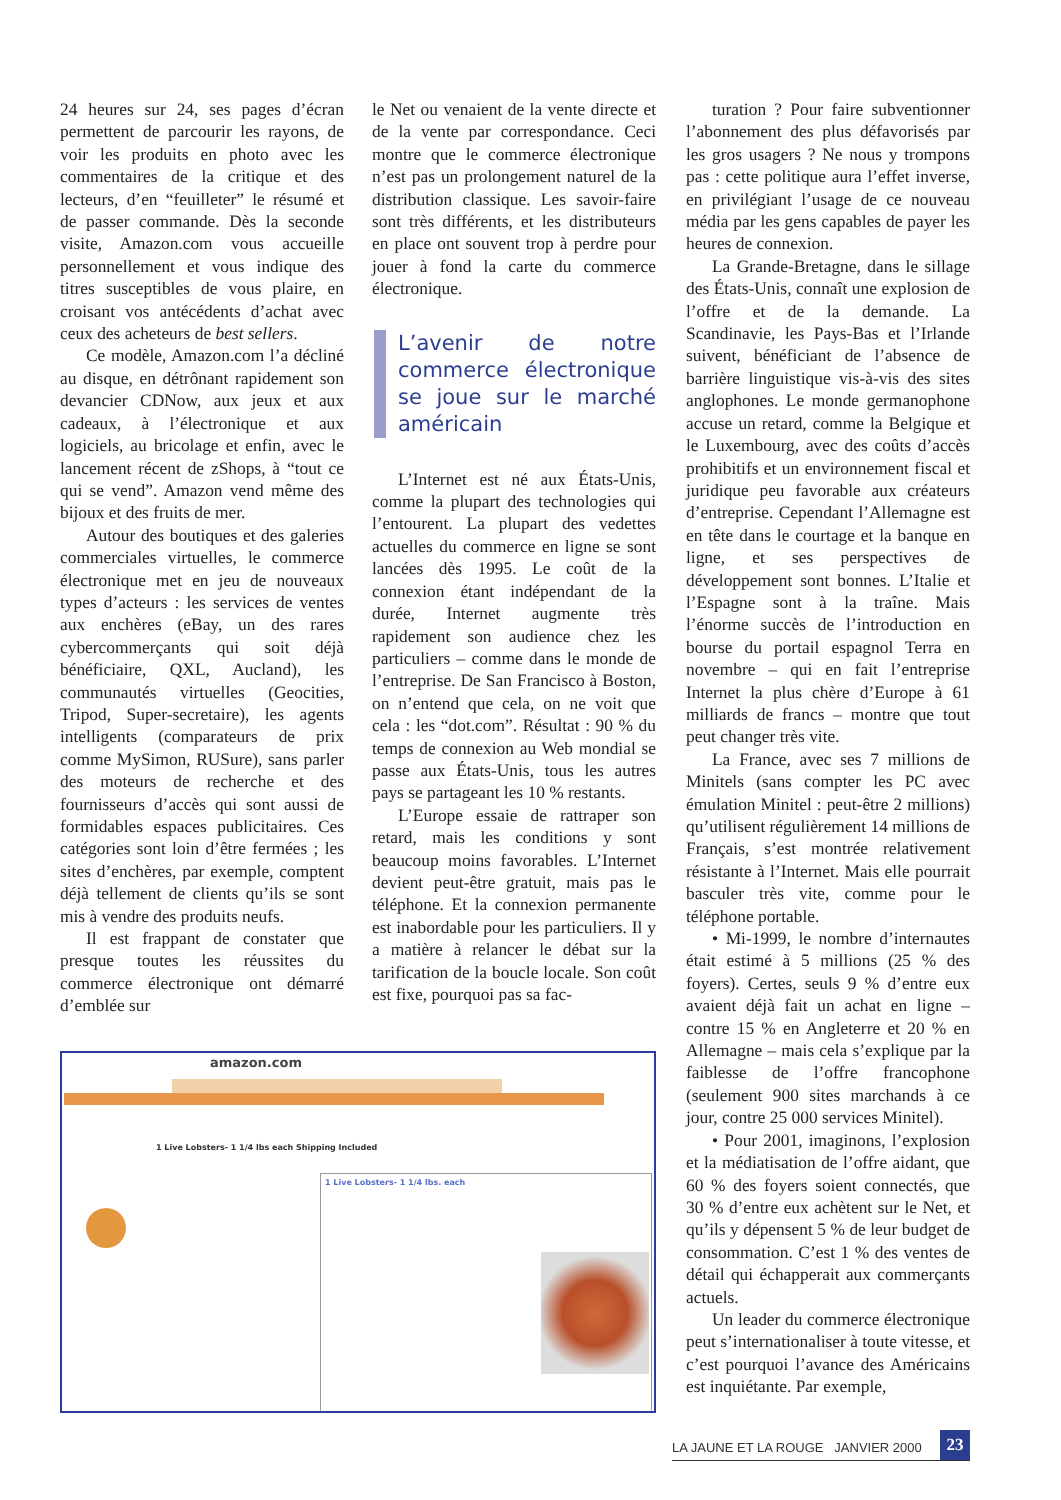24 heures sur 24, ses pages d’écran permettent de parcourir les rayons, de voir les produits en photo avec les commentaires de la critique et des lecteurs, d’en “feuilleter” le résumé et de passer commande. Dès la seconde visite, Amazon.com vous accueille personnellement et vous indique des titres susceptibles de vous plaire, en croisant vos antécédents d’achat avec ceux des acheteurs de best sellers.
Ce modèle, Amazon.com l’a décliné au disque, en détrônant rapidement son devancier CDNow, aux jeux et aux cadeaux, à l’électronique et aux logiciels, au bricolage et enfin, avec le lancement récent de zShops, à “tout ce qui se vend”. Amazon vend même des bijoux et des fruits de mer.
Autour des boutiques et des galeries commerciales virtuelles, le commerce électronique met en jeu de nouveaux types d’acteurs : les services de ventes aux enchères (eBay, un des rares cybercommerçants qui soit déjà bénéficiaire, QXL, Aucland), les communautés virtuelles (Geocities, Tripod, Super-secretaire), les agents intelligents (comparateurs de prix comme MySimon, RUSure), sans parler des moteurs de recherche et des fournisseurs d’accès qui sont aussi de formidables espaces publicitaires. Ces catégories sont loin d’être fermées ; les sites d’enchères, par exemple, comptent déjà tellement de clients qu’ils se sont mis à vendre des produits neufs.
Il est frappant de constater que presque toutes les réussites du commerce électronique ont démarré d’emblée sur
le Net ou venaient de la vente directe et de la vente par correspondance. Ceci montre que le commerce électronique n’est pas un prolongement naturel de la distribution classique. Les savoir-faire sont très différents, et les distributeurs en place ont souvent trop à perdre pour jouer à fond la carte du commerce électronique.
L’avenir de notre commerce électronique se joue sur le marché américain
L’Internet est né aux États-Unis, comme la plupart des technologies qui l’entourent. La plupart des vedettes actuelles du commerce en ligne se sont lancées dès 1995. Le coût de la connexion étant indépendant de la durée, Internet augmente très rapidement son audience chez les particuliers – comme dans le monde de l’entreprise. De San Francisco à Boston, on n’entend que cela, on ne voit que cela : les “dot.com”. Résultat : 90 % du temps de connexion au Web mondial se passe aux États-Unis, tous les autres pays se partageant les 10 % restants.
L’Europe essaie de rattraper son retard, mais les conditions y sont beaucoup moins favorables. L’Internet devient peut-être gratuit, mais pas le téléphone. Et la connexion permanente est inabordable pour les particuliers. Il y a matière à relancer le débat sur la tarification de la boucle locale. Son coût est fixe, pourquoi pas sa fac-
amazon.com
1 Live Lobsters- 1 1/4 lbs each Shipping Included
1 Live Lobsters- 1 1/4 lbs. each
turation ? Pour faire subventionner l’abonnement des plus défavorisés par les gros usagers ? Ne nous y trompons pas : cette politique aura l’effet inverse, en privilégiant l’usage de ce nouveau média par les gens capables de payer les heures de connexion.
La Grande-Bretagne, dans le sillage des États-Unis, connaît une explosion de l’offre et de la demande. La Scandinavie, les Pays-Bas et l’Irlande suivent, bénéficiant de l’absence de barrière linguistique vis-à-vis des sites anglophones. Le monde germanophone accuse un retard, comme la Belgique et le Luxembourg, avec des coûts d’accès prohibitifs et un environnement fiscal et juridique peu favorable aux créateurs d’entreprise. Cependant l’Allemagne est en tête dans le courtage et la banque en ligne, et ses perspectives de développement sont bonnes. L’Italie et l’Espagne sont à la traîne. Mais l’énorme succès de l’introduction en bourse du portail espagnol Terra en novembre – qui en fait l’entreprise Internet la plus chère d’Europe à 61 milliards de francs – montre que tout peut changer très vite.
La France, avec ses 7 millions de Minitels (sans compter les PC avec émulation Minitel : peut-être 2 millions) qu’utilisent régulièrement 14 millions de Français, s’est montrée relativement résistante à l’Internet. Mais elle pourrait basculer très vite, comme pour le téléphone portable.
• Mi-1999, le nombre d’internautes était estimé à 5 millions (25 % des foyers). Certes, seuls 9 % d’entre eux avaient déjà fait un achat en ligne – contre 15 % en Angleterre et 20 % en Allemagne – mais cela s’explique par la faiblesse de l’offre francophone (seulement 900 sites marchands à ce jour, contre 25 000 services Minitel).
• Pour 2001, imaginons, l’explosion et la médiatisation de l’offre aidant, que 60 % des foyers soient connectés, que 30 % d’entre eux achètent sur le Net, et qu’ils y dépensent 5 % de leur budget de consommation. C’est 1 % des ventes de détail qui échapperait aux commerçants actuels.
Un leader du commerce électronique peut s’internationaliser à toute vitesse, et c’est pourquoi l’avance des Américains est inquiétante. Par exemple,
LA JAUNE ET LA ROUGE JANVIER 2000 23